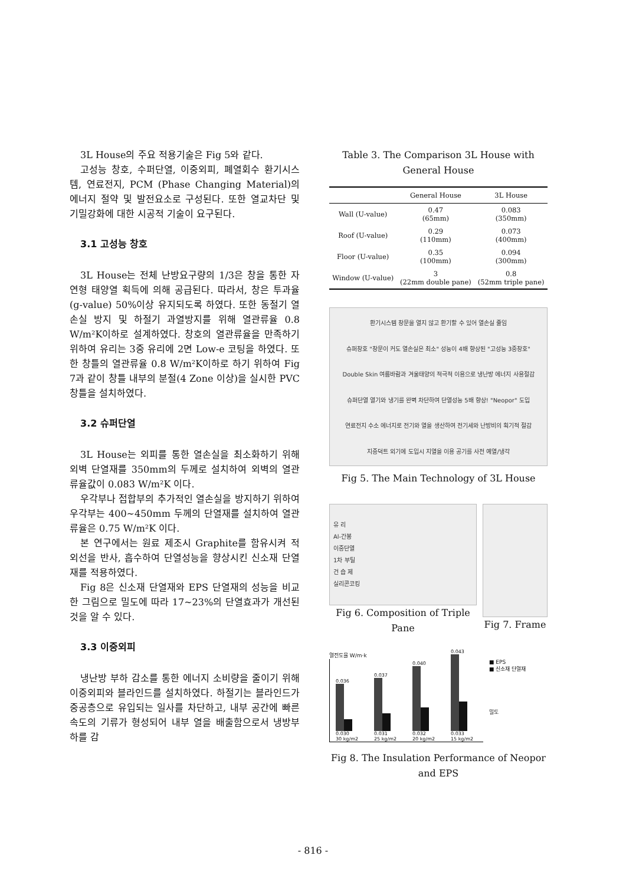3L House의 주요 적용기술은 Fig 5와 같다.
고성능 창호, 수퍼단열, 이중외피, 폐열회수 환기시스템, 연료전지, PCM (Phase Changing Material)의 에너지 절약 및 발전요소로 구성된다. 또한 열교차단 및 기밀강화에 대한 시공적 기술이 요구된다.
3.1 고성능 창호
3L House는 전체 난방요구량의 1/3은 창을 통한 자연형 태양열 획득에 의해 공급된다. 따라서, 창은 투과율(g-value) 50%이상 유지되도록 하였다. 또한 동절기 열손실 방지 및 하절기 과열방지를 위해 열관류율 0.8 W/m²K이하로 설계하였다. 창호의 열관류율을 만족하기 위하여 유리는 3중 유리에 2면 Low-e 코팅을 하였다. 또한 창틀의 열관류율 0.8 W/m²K이하로 하기 위하여 Fig 7과 같이 창틀 내부의 분절(4 Zone 이상)을 실시한 PVC 창틀을 설치하였다.
3.2 슈퍼단열
3L House는 외피를 통한 열손실을 최소화하기 위해 외벽 단열재를 350mm의 두께로 설치하여 외벽의 열관류율값이 0.083 W/m²K 이다.
우각부나 접합부의 추가적인 열손실을 방지하기 위하여 우각부는 400~450mm 두께의 단열재를 설치하여 열관류율은 0.75 W/m²K 이다.
본 연구에서는 원료 제조시 Graphite를 함유시켜 적외선을 반사, 흡수하여 단열성능을 향상시킨 신소재 단열재를 적용하였다.
Fig 8은 신소재 단열재와 EPS 단열재의 성능을 비교한 그림으로 밀도에 따라 17~23%의 단열효과가 개선된 것을 알 수 있다.
3.3 이중외피
냉난방 부하 감소를 통한 에너지 소비량을 줄이기 위해 이중외피와 블라인드를 설치하였다. 하절기는 블라인드가 중공층으로 유입되는 일사를 차단하고, 내부 공간에 빠른 속도의 기류가 형성되어 내부 열을 배출함으로서 냉방부하를 감
Table 3. The Comparison 3L House with General House
| | General House | 3L House |
| --- | --- | --- |
| Wall (U-value) | 0.47 (65mm) | 0.083 (350mm) |
| Roof (U-value) | 0.29 (110mm) | 0.073 (400mm) |
| Floor (U-value) | 0.35 (100mm) | 0.094 (300mm) |
| Window (U-value) | 3 (22mm double pane) | 0.8 (52mm triple pane) |
환기시스템 창문을 열지 않고 환기할 수 있어 열손실 줄임 슈퍼창호 "창문이 커도 열손실은 최소" 성능이 4배 향상된 "고성능 3중창호" Double Skin 여름바람과 겨울태양의 적극적 이용으로 냉난방 에너지 사용절감 슈퍼단열 열기와 냉기를 완벽 차단하여 단열성능 5배 향상! "Neopor" 도입 연료전지 수소 에너지로 전기와 열을 생산하여 전기세와 난방비의 획기적 절감 지중덕트 외기에 도입시 지열을 이용 공기를 사전 예열/냉각
Fig 5. The Main Technology of 3L House
유 리
Al-간봉
이중단열
1차 부틸
건 습 제
실리콘코킹
Fig 6. Composition of Triple Pane
Fig 7. Frame
열전도율 W/m·k
0.036
0.030
30 kg/m2
0.037
0.031
25 kg/m2
0.040
0.032
20 kg/m2
0.043
0.033
15 kg/m2
■ EPS
■ 신소재 단열재
밀도
Fig 8. The Insulation Performance of Neopor and EPS
- 816 -